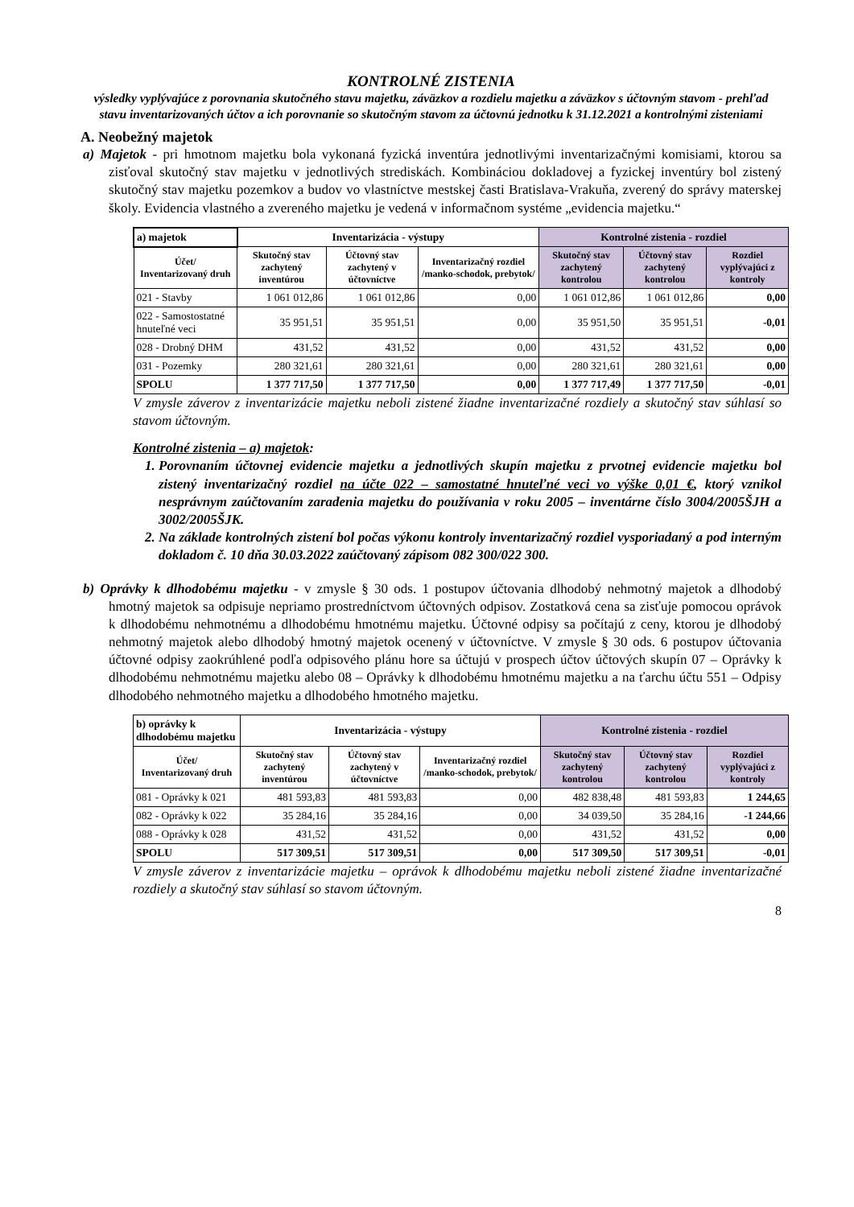KONTROLNÉ ZISTENIA
výsledky vyplývajúce z porovnania skutočného stavu majetku, záväzkov a rozdielu majetku a záväzkov s účtovným stavom - prehľad stavu inventarizovaných účtov a ich porovnanie so skutočným stavom za účtovnú jednotku k 31.12.2021 a kontrolnými zisteniami
A. Neobežný majetok
a) Majetok - pri hmotnom majetku bola vykonaná fyzická inventúra jednotlivými inventarizačnými komisiami, ktorou sa zisťoval skutočný stav majetku v jednotlivých strediskách. Kombináciou dokladovej a fyzickej inventúry bol zistený skutočný stav majetku pozemkov a budov vo vlastníctve mestskej časti Bratislava-Vrakuňa, zverený do správy materskej školy. Evidencia vlastného a zvereného majetku je vedená v informačnom systéme „evidencia majetku.“
| a) majetok | Inventarizácia - výstupy | | | Kontrolné zistenia - rozdiel | | |
| Účet/ Inventarizovaný druh | Skutočný stav zachytený inventúrou | Účtovný stav zachytený v účtovníctve | Inventarizačný rozdiel /manko-schodok, prebytok/ | Skutočný stav zachytený kontrolou | Účtovný stav zachytený kontrolou | Rozdiel vyplývajúci z kontroly |
| 021 - Stavby | 1 061 012,86 | 1 061 012,86 | 0,00 | 1 061 012,86 | 1 061 012,86 | 0,00 |
| 022 - Samostostatné hnuteľné veci | 35 951,51 | 35 951,51 | 0,00 | 35 951,50 | 35 951,51 | -0,01 |
| 028 - Drobný DHM | 431,52 | 431,52 | 0,00 | 431,52 | 431,52 | 0,00 |
| 031 - Pozemky | 280 321,61 | 280 321,61 | 0,00 | 280 321,61 | 280 321,61 | 0,00 |
| SPOLU | 1 377 717,50 | 1 377 717,50 | 0,00 | 1 377 717,49 | 1 377 717,50 | -0,01 |
V zmysle záverov z inventarizácie majetku neboli zistené žiadne inventarizačné rozdiely a skutočný stav súhlasí so stavom účtovným.
Kontrolné zistenia – a) majetok:
1. Porovnaním účtovnej evidencie majetku a jednotlivých skupín majetku z prvotnej evidencie majetku bol zistený inventarizačný rozdiel na účte 022 – samostatné hnuteľné veci vo výške 0,01 €, ktorý vznikol nesprávnym zaúčtovaním zaradenia majetku do používania v roku 2005 – inventárne číslo 3004/2005ŠJH a 3002/2005ŠJK.
2. Na základe kontrolných zistení bol počas výkonu kontroly inventarizačný rozdiel vysporiadaný a pod interným dokladom č. 10 dňa 30.03.2022 zaúčtovaný zápisom 082 300/022 300.
b) Oprávky k dlhodobému majetku - v zmysle § 30 ods. 1 postupov účtovania dlhodobý nehmotný majetok a dlhodobý hmotný majetok sa odpisuje nepriamo prostredníctvom účtovných odpisov. Zostatková cena sa zisťuje pomocou oprávok k dlhodobému nehmotnému a dlhodobému hmotnému majetku. Účtovné odpisy sa počítajú z ceny, ktorou je dlhodobý nehmotný majetok alebo dlhodobý hmotný majetok ocenený v účtovníctve. V zmysle § 30 ods. 6 postupov účtovania účtovné odpisy zaokrúhlené podľa odpisového plánu hore sa účtujú v prospech účtov účtových skupín 07 – Oprávky k dlhodobému nehmotnému majetku alebo 08 – Oprávky k dlhodobému hmotnému majetku a na ťarchu účtu 551 – Odpisy dlhodobého nehmotného majetku a dlhodobého hmotného majetku.
| b) oprávky k dlhodobému majetku | Inventarizácia - výstupy | | | Kontrolné zistenia - rozdiel | | |
| Účet/ Inventarizovaný druh | Skutočný stav zachytený inventúrou | Účtovný stav zachytený v účtovníctve | Inventarizačný rozdiel /manko-schodok, prebytok/ | Skutočný stav zachytený kontrolou | Účtovný stav zachytený kontrolou | Rozdiel vyplývajúci z kontroly |
| 081 - Oprávky k 021 | 481 593,83 | 481 593,83 | 0,00 | 482 838,48 | 481 593,83 | 1 244,65 |
| 082 - Oprávky k 022 | 35 284,16 | 35 284,16 | 0,00 | 34 039,50 | 35 284,16 | -1 244,66 |
| 088 - Oprávky k 028 | 431,52 | 431,52 | 0,00 | 431,52 | 431,52 | 0,00 |
| SPOLU | 517 309,51 | 517 309,51 | 0,00 | 517 309,50 | 517 309,51 | -0,01 |
V zmysle záverov z inventarizácie majetku – oprávok k dlhodobému majetku neboli zistené žiadne inventarizačné rozdiely a skutočný stav súhlasí so stavom účtovným.
8